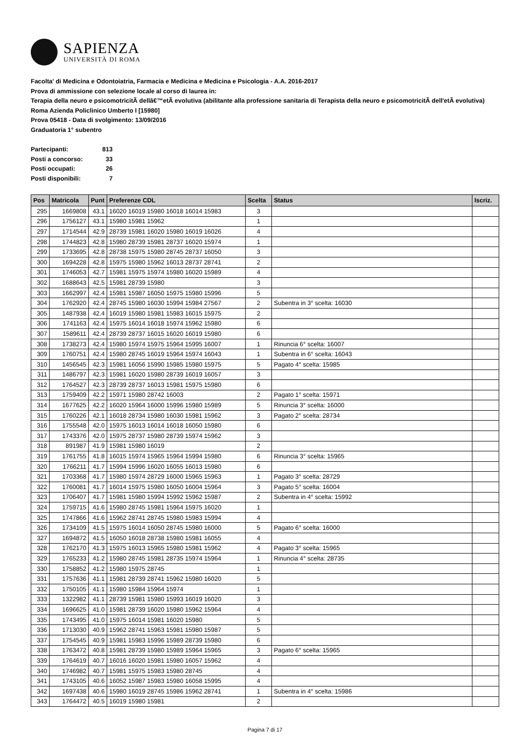SAPIENZA
UNIVERSITÀ DI ROMA
Facolta' di Medicina e Odontoiatria, Farmacia e Medicina e Medicina e Psicologia - A.A. 2016-2017
Prova di ammissione con selezione locale al corso di laurea in:
Terapia della neuro e psicomotricitÃ dellâ€™etÃ evolutiva (abilitante alla professione sanitaria di Terapista della neuro e psicomotricitÃ dell'etÃ evolutiva) Roma Azienda Policlinico Umberto I [15980]
Prova 05418 - Data di svolgimento: 13/09/2016
Graduatoria 1° subentro
| Partecipanti: | 813 |
| Posti a concorso: | 33 |
| Posti occupati: | 26 |
| Posti disponibili: | 7 |
| Pos | Matricola | Punt | Preferenze CDL | Scelta | Status | Iscriz. |
| --- | --- | --- | --- | --- | --- | --- |
| 295 | 1669808 | 43.1 | 16020 16019 15980 16018 16014 15983 | 3 | | |
| 296 | 1756127 | 43.1 | 15980 15981 15962 | 1 | | |
| 297 | 1714544 | 42.9 | 28739 15981 16020 15980 16019 16026 | 4 | | |
| 298 | 1744823 | 42.8 | 15980 28739 15981 28737 16020 15974 | 1 | | |
| 299 | 1733695 | 42.8 | 28738 15975 15980 28745 28737 16050 | 3 | | |
| 300 | 1694228 | 42.8 | 15975 15980 15962 16013 28737 28741 | 2 | | |
| 301 | 1746053 | 42.7 | 15981 15975 15974 15980 16020 15989 | 4 | | |
| 302 | 1688643 | 42.5 | 15981 28739 15980 | 3 | | |
| 303 | 1662997 | 42.4 | 15981 15987 16050 15975 15980 15996 | 5 | | |
| 304 | 1762920 | 42.4 | 28745 15980 16030 15994 15984 27567 | 2 | Subentra in 3° scelta: 16030 | |
| 305 | 1487938 | 42.4 | 16019 15980 15981 15983 16015 15975 | 2 | | |
| 306 | 1741163 | 42.4 | 15975 16014 16018 15974 15962 15980 | 6 | | |
| 307 | 1589611 | 42.4 | 28739 28737 16015 16020 16019 15980 | 6 | | |
| 308 | 1738273 | 42.4 | 15980 15974 15975 15964 15995 16007 | 1 | Rinuncia 6° scelta: 16007 | |
| 309 | 1760751 | 42.4 | 15980 28745 16019 15964 15974 16043 | 1 | Subentra in 6° scelta: 16043 | |
| 310 | 1456545 | 42.3 | 15981 16056 15990 15985 15980 15975 | 5 | Pagato 4° scelta: 15985 | |
| 311 | 1486797 | 42.3 | 15981 16020 15980 28739 16019 16057 | 3 | | |
| 312 | 1764527 | 42.3 | 28739 28737 16013 15981 15975 15980 | 6 | | |
| 313 | 1759409 | 42.2 | 15971 15980 28742 16003 | 2 | Pagato 1° scelta: 15971 | |
| 314 | 1677625 | 42.2 | 16020 15964 16000 15996 15980 15989 | 5 | Rinuncia 3° scelta: 16000 | |
| 315 | 1760226 | 42.1 | 16018 28734 15980 16030 15981 15962 | 3 | Pagato 2° scelta: 28734 | |
| 316 | 1755548 | 42.0 | 15975 16013 16014 16018 16050 15980 | 6 | | |
| 317 | 1743376 | 42.0 | 15975 28737 15980 28739 15974 15962 | 3 | | |
| 318 | 891987 | 41.9 | 15981 15980 16019 | 2 | | |
| 319 | 1761755 | 41.8 | 16015 15974 15965 15964 15994 15980 | 6 | Rinuncia 3° scelta: 15965 | |
| 320 | 1766211 | 41.7 | 15994 15996 16020 16055 16013 15980 | 6 | | |
| 321 | 1703368 | 41.7 | 15980 15974 28729 16000 15965 15963 | 1 | Pagato 3° scelta: 28729 | |
| 322 | 1760081 | 41.7 | 16014 15975 15980 16050 16004 15964 | 3 | Pagato 5° scelta: 16004 | |
| 323 | 1706407 | 41.7 | 15981 15980 15994 15992 15962 15987 | 2 | Subentra in 4° scelta: 15992 | |
| 324 | 1759715 | 41.6 | 15980 28745 15981 15964 15975 16020 | 1 | | |
| 325 | 1747866 | 41.6 | 15962 28741 28745 15980 15983 15994 | 4 | | |
| 326 | 1734109 | 41.5 | 15975 16014 16050 28745 15980 16000 | 5 | Pagato 6° scelta: 16000 | |
| 327 | 1694872 | 41.5 | 16050 16018 28738 15980 15981 16055 | 4 | | |
| 328 | 1762170 | 41.3 | 15975 16013 15965 15980 15981 15962 | 4 | Pagato 3° scelta: 15965 | |
| 329 | 1765233 | 41.2 | 15980 28745 15981 28735 15974 15964 | 1 | Rinuncia 4° scelta: 28735 | |
| 330 | 1758852 | 41.2 | 15980 15975 28745 | 1 | | |
| 331 | 1757636 | 41.1 | 15981 28739 28741 15962 15980 16020 | 5 | | |
| 332 | 1750105 | 41.1 | 15980 15984 15964 15974 | 1 | | |
| 333 | 1322982 | 41.1 | 28739 15981 15980 15993 16019 16020 | 3 | | |
| 334 | 1696625 | 41.0 | 15981 28739 16020 15980 15962 15964 | 4 | | |
| 335 | 1743495 | 41.0 | 15975 16014 15981 16020 15980 | 5 | | |
| 336 | 1713030 | 40.9 | 15962 28741 15963 15981 15980 15987 | 5 | | |
| 337 | 1754545 | 40.9 | 15981 15983 15996 15989 28739 15980 | 6 | | |
| 338 | 1763472 | 40.8 | 15981 28739 15980 15989 15964 15965 | 3 | Pagato 6° scelta: 15965 | |
| 339 | 1764619 | 40.7 | 16016 16020 15981 15980 16057 15962 | 4 | | |
| 340 | 1746982 | 40.7 | 15981 15975 15983 15980 28745 | 4 | | |
| 341 | 1743105 | 40.6 | 16052 15987 15983 15980 16058 15995 | 4 | | |
| 342 | 1697438 | 40.6 | 15980 16019 28745 15986 15962 28741 | 1 | Subentra in 4° scelta: 15986 | |
| 343 | 1764472 | 40.5 | 16019 15980 15981 | 2 | | |
Pagina 7 di 17